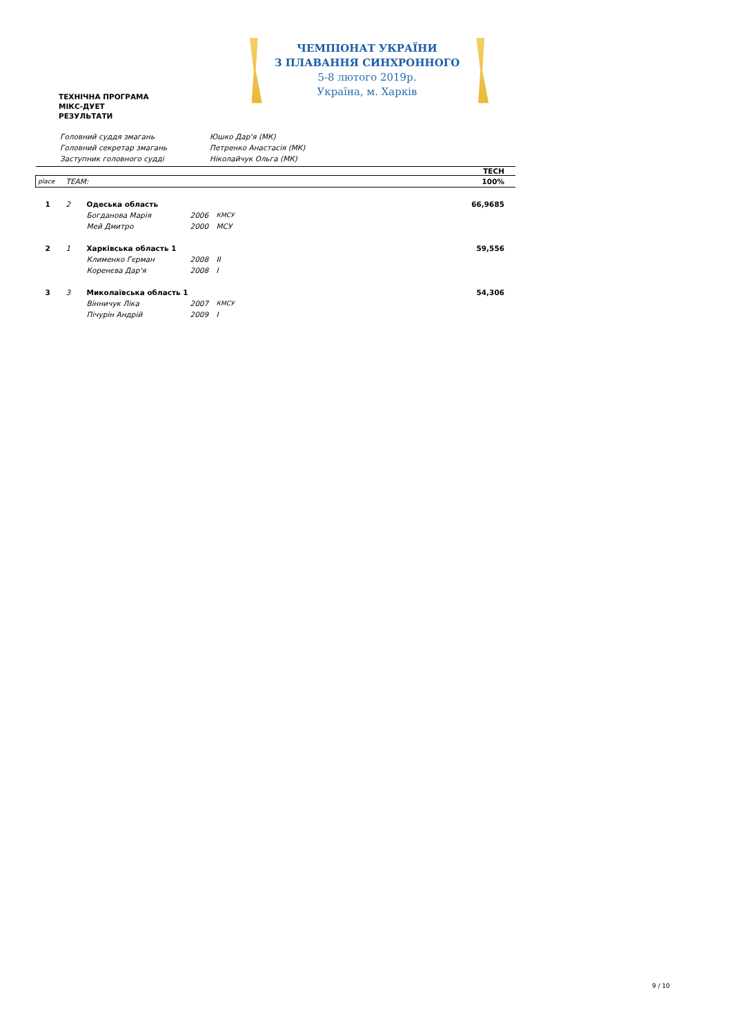ЧЕМПІОНАТ УКРАЇНИ
З ПЛАВАННЯ СИНХРОННОГО
5-8 лютого 2019р.
Україна, м. Харків
ТЕХНІЧНА ПРОГРАМА
МІКС-ДУЕТ
РЕЗУЛЬТАТИ
| Головний суддя змагань | Юшко Дар'я (МК) |
| Головний секретар змагань | Петренко Анастасія (МК) |
| Заступник головного судді | Ніколайчук Ольга (МК) |
| | | | | | TECH |
| --- | --- | --- | --- | --- | --- |
| place | TEAM: | | | | 100% |
| 1 | 2 | Одеська область | | | 66,9685 |
| | | Богданова Марія | 2006 | КМСУ | |
| | | Мей Дмитро | 2000 | МСУ | |
| 2 | 1 | Харківська область 1 | | | 59,556 |
| | | Клименко Гєрман | 2008 | II | |
| | | Коренєва Дар'я | 2008 | I | |
| 3 | 3 | Миколаївська область 1 | | | 54,306 |
| | | Вінничук Ліка | 2007 | КМСУ | |
| | | Пічурін Андрій | 2009 | I | |
9 / 10